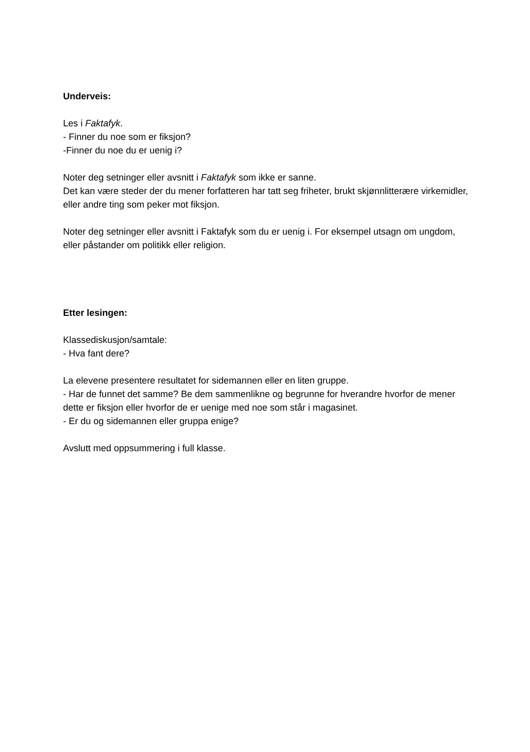Underveis:
Les i Faktafyk.
- Finner du noe som er fiksjon?
-Finner du noe du er uenig i?
Noter deg setninger eller avsnitt i Faktafyk som ikke er sanne.
Det kan være steder der du mener forfatteren har tatt seg friheter, brukt skjønnlitterære virkemidler, eller andre ting som peker mot fiksjon.
Noter deg setninger eller avsnitt i Faktafyk som du er uenig i. For eksempel utsagn om ungdom, eller påstander om politikk eller religion.
Etter lesingen:
Klassediskusjon/samtale:
- Hva fant dere?
La elevene presentere resultatet for sidemannen eller en liten gruppe.
- Har de funnet det samme? Be dem sammenlikne og begrunne for hverandre hvorfor de mener dette er fiksjon eller hvorfor de er uenige med noe som står i magasinet.
- Er du og sidemannen eller gruppa enige?
Avslutt med oppsummering i full klasse.